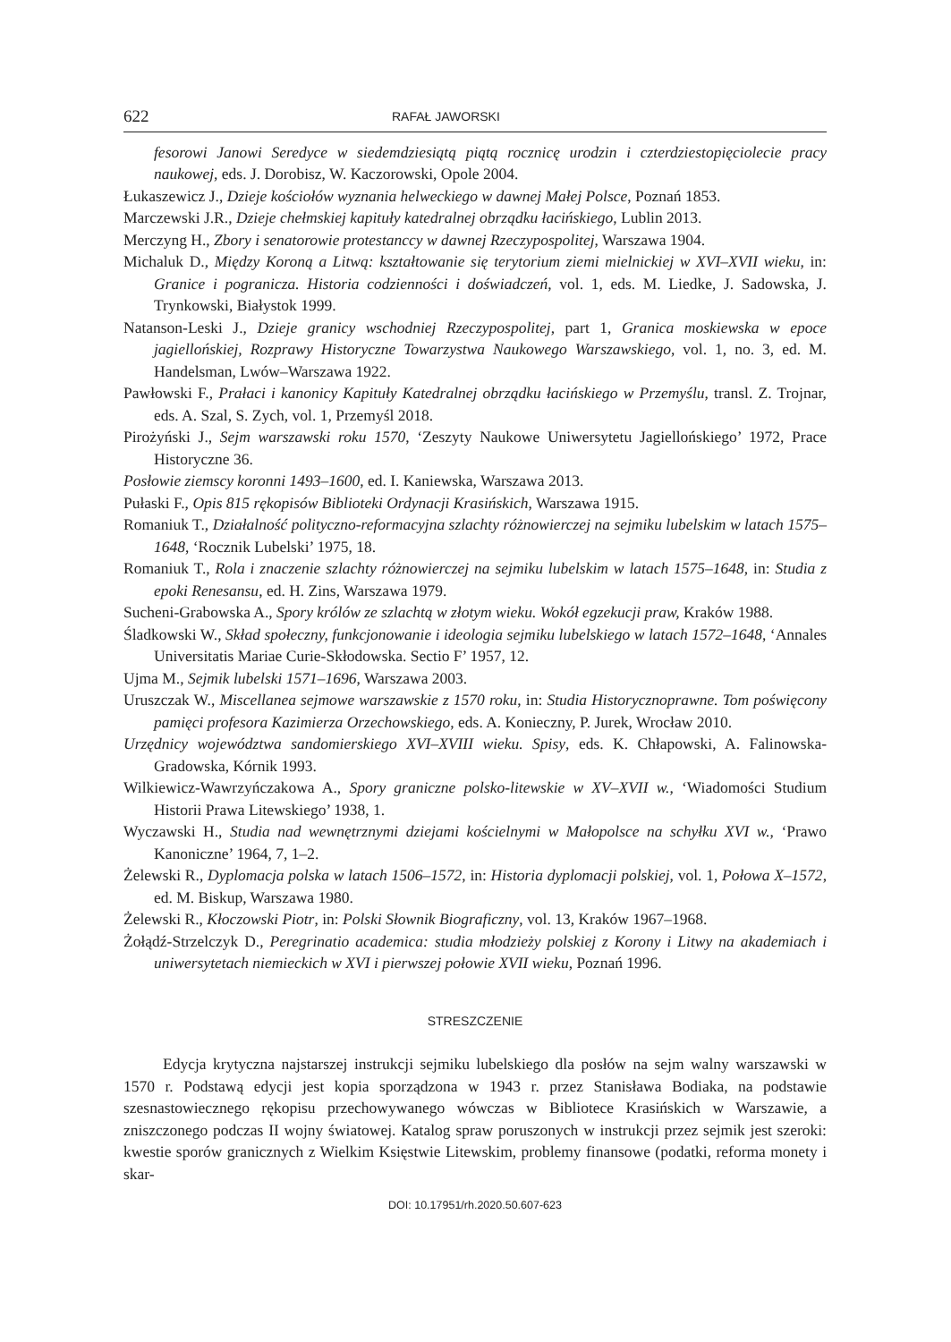622 RAFAŁ JAWORSKI
fesorowi Janowi Seredyce w siedemdziesiątą piątą rocznicę urodzin i czterdziestopięciolecie pracy naukowej, eds. J. Dorobisz, W. Kaczorowski, Opole 2004.
Łukaszewicz J., Dzieje kościołów wyznania helweckiego w dawnej Małej Polsce, Poznań 1853.
Marczewski J.R., Dzieje chełmskiej kapituły katedralnej obrządku łacińskiego, Lublin 2013.
Merczyng H., Zbory i senatorowie protestanccy w dawnej Rzeczypospolitej, Warszawa 1904.
Michaluk D., Między Koroną a Litwą: kształtowanie się terytorium ziemi mielnickiej w XVI–XVII wieku, in: Granice i pogranicza. Historia codzienności i doświadczeń, vol. 1, eds. M. Liedke, J. Sadowska, J. Trynkowski, Białystok 1999.
Natanson-Leski J., Dzieje granicy wschodniej Rzeczypospolitej, part 1, Granica moskiewska w epoce jagiellońskiej, Rozprawy Historyczne Towarzystwa Naukowego Warszawskiego, vol. 1, no. 3, ed. M. Handelsman, Lwów–Warszawa 1922.
Pawłowski F., Prałaci i kanonicy Kapituły Katedralnej obrządku łacińskiego w Przemyślu, transl. Z. Trojnar, eds. A. Szal, S. Zych, vol. 1, Przemyśl 2018.
Pirożyński J., Sejm warszawski roku 1570, ‘Zeszyty Naukowe Uniwersytetu Jagiellońskiego’ 1972, Prace Historyczne 36.
Posłowie ziemscy koronni 1493–1600, ed. I. Kaniewska, Warszawa 2013.
Pułaski F., Opis 815 rękopisów Biblioteki Ordynacji Krasińskich, Warszawa 1915.
Romaniuk T., Działalność polityczno-reformacyjna szlachty różnowierczej na sejmiku lubelskim w latach 1575–1648, ‘Rocznik Lubelski’ 1975, 18.
Romaniuk T., Rola i znaczenie szlachty różnowierczej na sejmiku lubelskim w latach 1575–1648, in: Studia z epoki Renesansu, ed. H. Zins, Warszawa 1979.
Sucheni-Grabowska A., Spory królów ze szlachtą w złotym wieku. Wokół egzekucji praw, Kraków 1988.
Śladkowski W., Skład społeczny, funkcjonowanie i ideologia sejmiku lubelskiego w latach 1572–1648, ‘Annales Universitatis Mariae Curie-Skłodowska. Sectio F’ 1957, 12.
Ujma M., Sejmik lubelski 1571–1696, Warszawa 2003.
Uruszczak W., Miscellanea sejmowe warszawskie z 1570 roku, in: Studia Historycznoprawne. Tom poświęcony pamięci profesora Kazimierza Orzechowskiego, eds. A. Konieczny, P. Jurek, Wrocław 2010.
Urzędnicy województwa sandomierskiego XVI–XVIII wieku. Spisy, eds. K. Chłapowski, A. Falinowska-Gradowska, Kórnik 1993.
Wilkiewicz-Wawrzyńczakowa A., Spory graniczne polsko-litewskie w XV–XVII w., ‘Wiadomości Studium Historii Prawa Litewskiego’ 1938, 1.
Wyczawski H., Studia nad wewnętrznymi dziejami kościelnymi w Małopolsce na schyłku XVI w., ‘Prawo Kanoniczne’ 1964, 7, 1–2.
Żelewski R., Dyplomacja polska w latach 1506–1572, in: Historia dyplomacji polskiej, vol. 1, Połowa X–1572, ed. M. Biskup, Warszawa 1980.
Żelewski R., Kłoczowski Piotr, in: Polski Słownik Biograficzny, vol. 13, Kraków 1967–1968.
Żołądź-Strzelczyk D., Peregrinatio academica: studia młodzieży polskiej z Korony i Litwy na akademiach i uniwersytetach niemieckich w XVI i pierwszej połowie XVII wieku, Poznań 1996.
STRESZCZENIE
Edycja krytyczna najstarszej instrukcji sejmiku lubelskiego dla posłów na sejm walny warszawski w 1570 r. Podstawą edycji jest kopia sporządzona w 1943 r. przez Stanisława Bodiaka, na podstawie szesnastowiecznego rękopisu przechowywanego wówczas w Bibliotece Krasińskich w Warszawie, a zniszczonego podczas II wojny światowej. Katalog spraw poruszonych w instrukcji przez sejmik jest szeroki: kwestie sporów granicznych z Wielkim Księstwie Litewskim, problemy finansowe (podatki, reforma monety i skar-
DOI: 10.17951/rh.2020.50.607-623